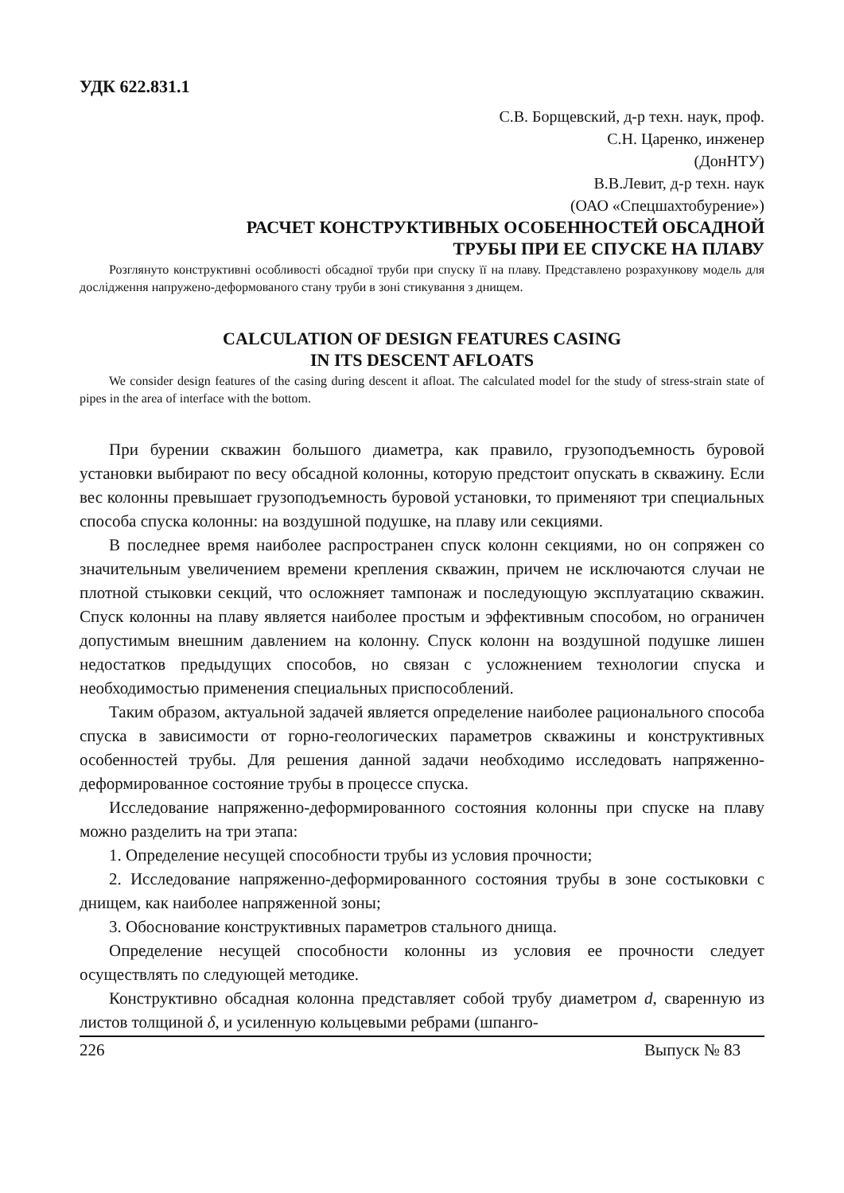УДК 622.831.1
С.В. Борщевский, д-р техн. наук, проф.
С.Н. Царенко, инженер
(ДонНТУ)
В.В.Левит, д-р техн. наук
(ОАО «Спецшахтобурение»)
РАСЧЕТ КОНСТРУКТИВНЫХ ОСОБЕННОСТЕЙ ОБСАДНОЙ
ТРУБЫ ПРИ ЕЕ СПУСКЕ НА ПЛАВУ
Розглянуто конструктивні особливості обсадної труби при спуску її на плаву. Представлено розрахункову модель для дослідження напружено-деформованого стану труби в зоні стикування з днищем.
CALCULATION OF DESIGN FEATURES CASING
IN ITS DESCENT AFLOATS
We consider design features of the casing during descent it afloat. The calculated model for the study of stress-strain state of pipes in the area of interface with the bottom.
При бурении скважин большого диаметра, как правило, грузоподъемность буровой установки выбирают по весу обсадной колонны, которую предстоит опускать в скважину. Если вес колонны превышает грузоподъемность буровой установки, то применяют три специальных способа спуска колонны: на воздушной подушке, на плаву или секциями.
В последнее время наиболее распространен спуск колонн секциями, но он сопряжен со значительным увеличением времени крепления скважин, причем не исключаются случаи не плотной стыковки секций, что осложняет тампонаж и последующую эксплуатацию скважин. Спуск колонны на плаву является наиболее простым и эффективным способом, но ограничен допустимым внешним давлением на колонну. Спуск колонн на воздушной подушке лишен недостатков предыдущих способов, но связан с усложнением технологии спуска и необходимостью применения специальных приспособлений.
Таким образом, актуальной задачей является определение наиболее рационального способа спуска в зависимости от горно-геологических параметров скважины и конструктивных особенностей трубы. Для решения данной задачи необходимо исследовать напряженно-деформированное состояние трубы в процессе спуска.
Исследование напряженно-деформированного состояния колонны при спуске на плаву можно разделить на три этапа:
1. Определение несущей способности трубы из условия прочности;
2. Исследование напряженно-деформированного состояния трубы в зоне состыковки с днищем, как наиболее напряженной зоны;
3. Обоснование конструктивных параметров стального днища.
Определение несущей способности колонны из условия ее прочности следует осуществлять по следующей методике.
Конструктивно обсадная колонна представляет собой трубу диаметром d, сваренную из листов толщиной δ, и усиленную кольцевыми ребрами (шпанго-
226 Выпуск № 83